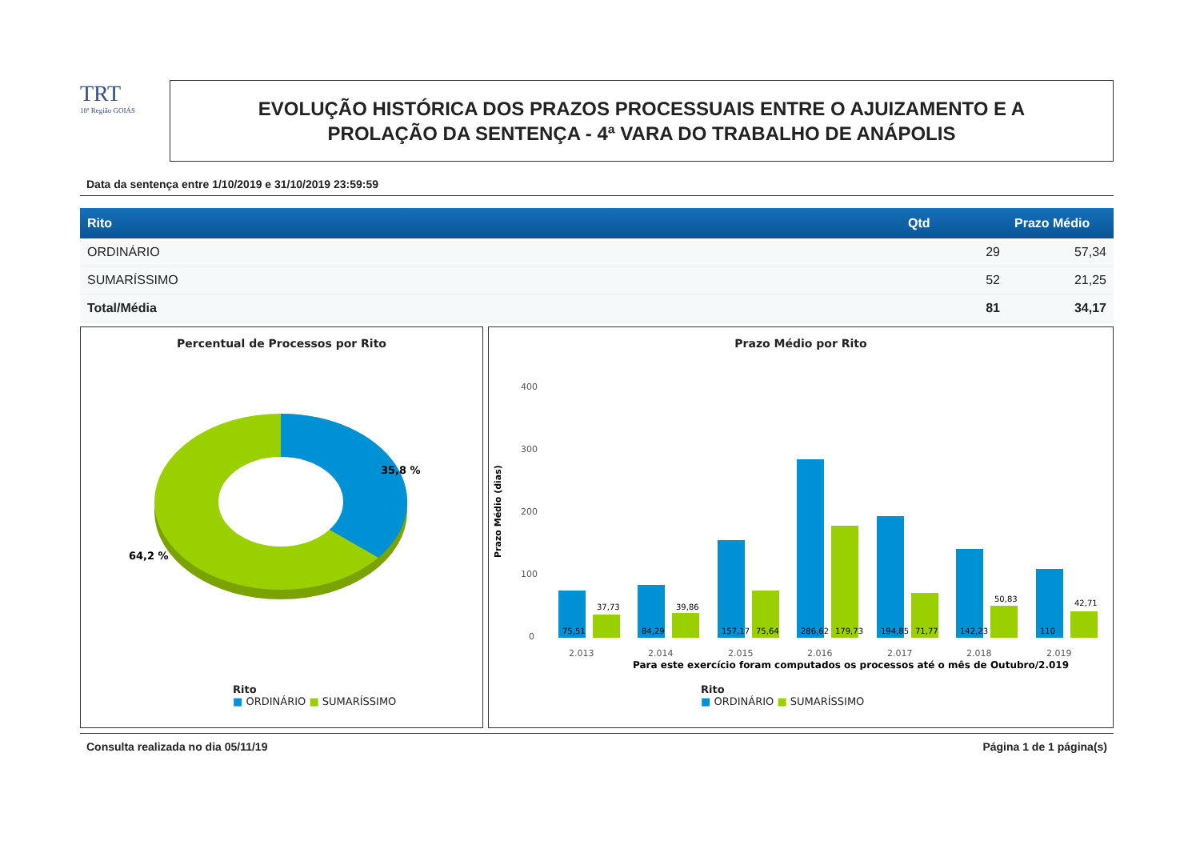TRT
18ª Região GOIÁS
EVOLUÇÃO HISTÓRICA DOS PRAZOS PROCESSUAIS ENTRE O AJUIZAMENTO E A
PROLAÇÃO DA SENTENÇA - 4ª VARA DO TRABALHO DE ANÁPOLIS
Data da sentença entre 1/10/2019 e 31/10/2019 23:59:59
| Rito | Qtd | Prazo Médio |
| --- | --- | --- |
| ORDINÁRIO | 29 | 57,34 |
| SUMARÍSSIMO | 52 | 21,25 |
| Total/Média | 81 | 34,17 |
Percentual de Processos por Rito
35,8 %
64,2 %
Rito
■ ORDINÁRIO ■ SUMARÍSSIMO
Prazo Médio por Rito
Prazo Médio (dias)
400
300
200
100
0
2.013
2.014
2.015
2.016
2.017
2.018
2.019
75,51
37,73
84,29
39,86
157,17
75,64
286,62
179,73
194,85
71,77
142,23
50,83
110
42,71
Para este exercício foram computados os processos até o mês de Outubro/2.019
Rito
■ ORDINÁRIO ■ SUMARÍSSIMO
Consulta realizada no dia 05/11/19 Página 1 de 1 página(s)